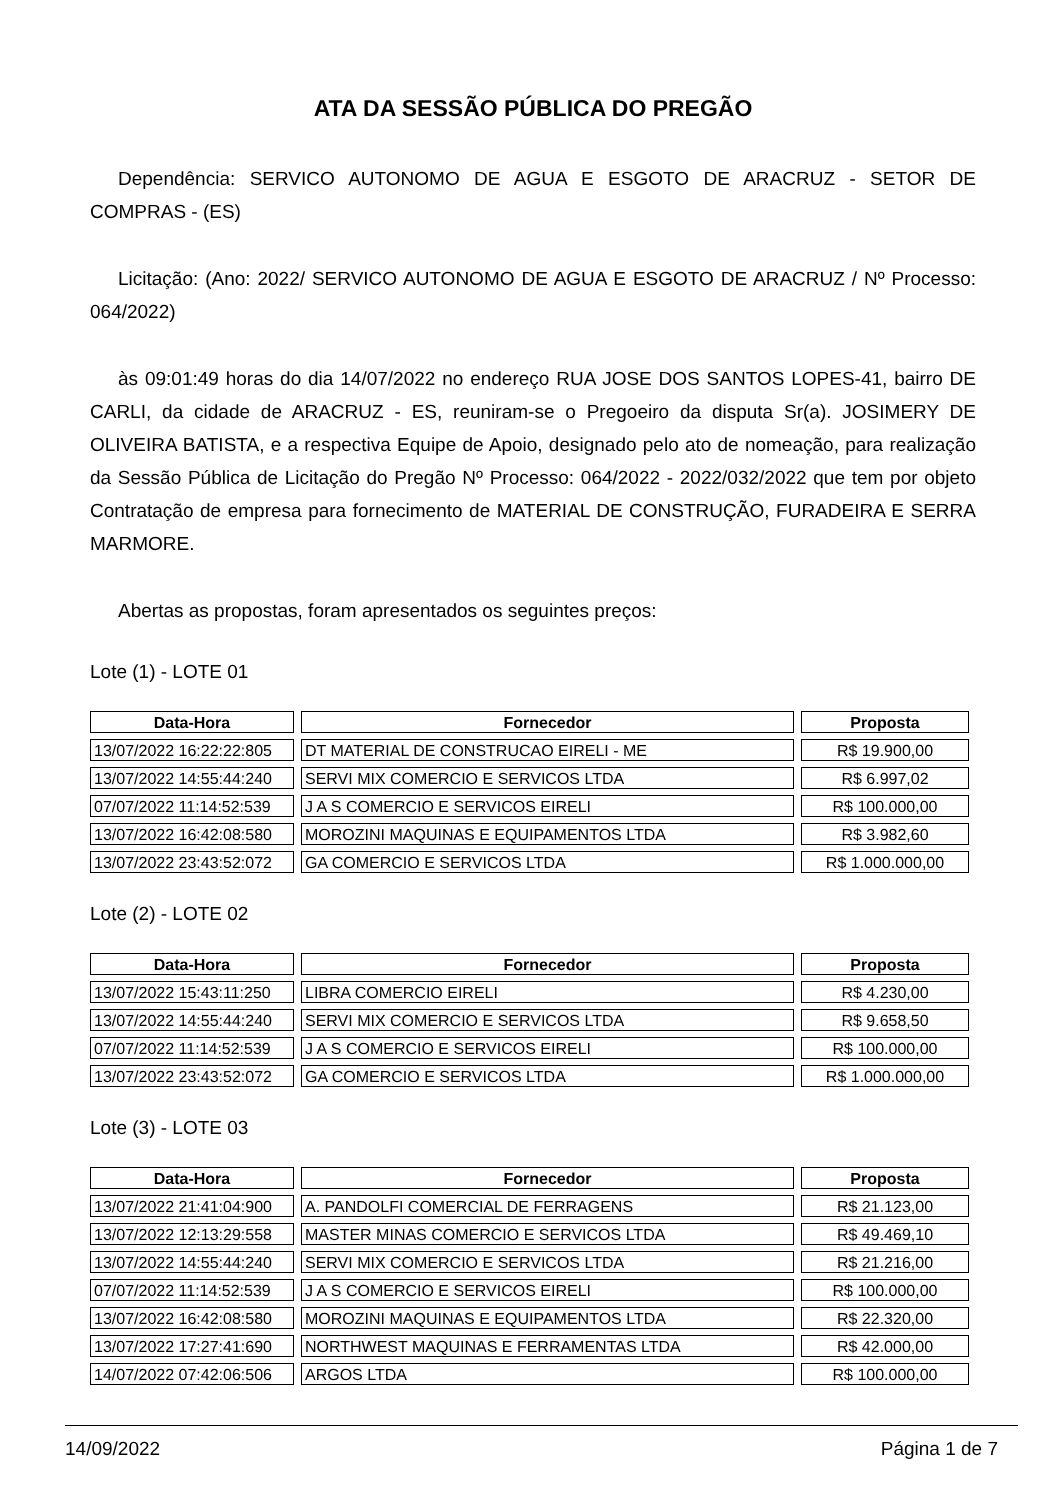ATA DA SESSÃO PÚBLICA DO PREGÃO
Dependência: SERVICO AUTONOMO DE AGUA E ESGOTO DE ARACRUZ - SETOR DE COMPRAS - (ES)
Licitação: (Ano: 2022/ SERVICO AUTONOMO DE AGUA E ESGOTO DE ARACRUZ / Nº Processo: 064/2022)
às 09:01:49 horas do dia 14/07/2022 no endereço RUA JOSE DOS SANTOS LOPES-41, bairro DE CARLI, da cidade de ARACRUZ - ES, reuniram-se o Pregoeiro da disputa Sr(a). JOSIMERY DE OLIVEIRA BATISTA, e a respectiva Equipe de Apoio, designado pelo ato de nomeação, para realização da Sessão Pública de Licitação do Pregão Nº Processo: 064/2022 - 2022/032/2022 que tem por objeto Contratação de empresa para fornecimento de MATERIAL DE CONSTRUÇÃO, FURADEIRA E SERRA MARMORE.
Abertas as propostas, foram apresentados os seguintes preços:
Lote (1) - LOTE 01
| Data-Hora | Fornecedor | Proposta |
| --- | --- | --- |
| 13/07/2022 16:22:22:805 | DT MATERIAL DE CONSTRUCAO EIRELI - ME | R$ 19.900,00 |
| 13/07/2022 14:55:44:240 | SERVI MIX COMERCIO E SERVICOS LTDA | R$ 6.997,02 |
| 07/07/2022 11:14:52:539 | J A S COMERCIO E SERVICOS EIRELI | R$ 100.000,00 |
| 13/07/2022 16:42:08:580 | MOROZINI MAQUINAS E EQUIPAMENTOS LTDA | R$ 3.982,60 |
| 13/07/2022 23:43:52:072 | GA COMERCIO E SERVICOS LTDA | R$ 1.000.000,00 |
Lote (2) - LOTE 02
| Data-Hora | Fornecedor | Proposta |
| --- | --- | --- |
| 13/07/2022 15:43:11:250 | LIBRA COMERCIO EIRELI | R$ 4.230,00 |
| 13/07/2022 14:55:44:240 | SERVI MIX COMERCIO E SERVICOS LTDA | R$ 9.658,50 |
| 07/07/2022 11:14:52:539 | J A S COMERCIO E SERVICOS EIRELI | R$ 100.000,00 |
| 13/07/2022 23:43:52:072 | GA COMERCIO E SERVICOS LTDA | R$ 1.000.000,00 |
Lote (3) - LOTE 03
| Data-Hora | Fornecedor | Proposta |
| --- | --- | --- |
| 13/07/2022 21:41:04:900 | A. PANDOLFI COMERCIAL DE FERRAGENS | R$ 21.123,00 |
| 13/07/2022 12:13:29:558 | MASTER MINAS COMERCIO E SERVICOS LTDA | R$ 49.469,10 |
| 13/07/2022 14:55:44:240 | SERVI MIX COMERCIO E SERVICOS LTDA | R$ 21.216,00 |
| 07/07/2022 11:14:52:539 | J A S COMERCIO E SERVICOS EIRELI | R$ 100.000,00 |
| 13/07/2022 16:42:08:580 | MOROZINI MAQUINAS E EQUIPAMENTOS LTDA | R$ 22.320,00 |
| 13/07/2022 17:27:41:690 | NORTHWEST MAQUINAS E FERRAMENTAS LTDA | R$ 42.000,00 |
| 14/07/2022 07:42:06:506 | ARGOS LTDA | R$ 100.000,00 |
14/09/2022 Página 1 de 7